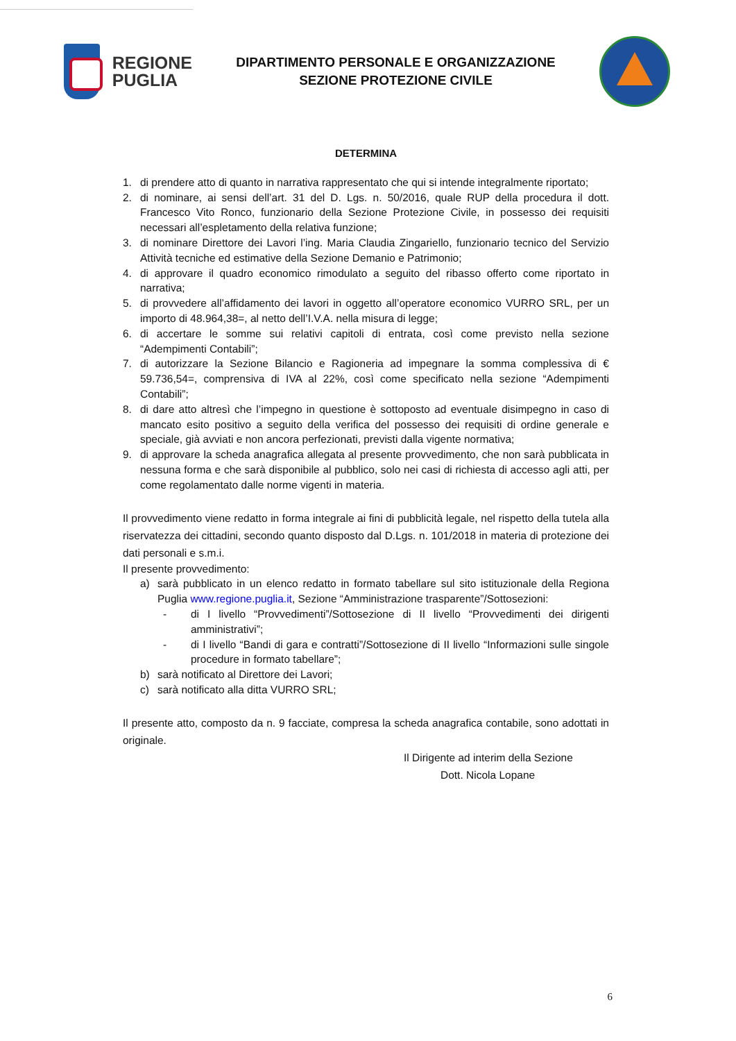REGIONE
PUGLIA
DIPARTIMENTO PERSONALE E ORGANIZZAZIONE
SEZIONE PROTEZIONE CIVILE
DETERMINA
1. di prendere atto di quanto in narrativa rappresentato che qui si intende integralmente riportato;
2. di nominare, ai sensi dell’art. 31 del D. Lgs. n. 50/2016, quale RUP della procedura il dott. Francesco Vito Ronco, funzionario della Sezione Protezione Civile, in possesso dei requisiti necessari all’espletamento della relativa funzione;
3. di nominare Direttore dei Lavori l’ing. Maria Claudia Zingariello, funzionario tecnico del Servizio Attività tecniche ed estimative della Sezione Demanio e Patrimonio;
4. di approvare il quadro economico rimodulato a seguito del ribasso offerto come riportato in narrativa;
5. di provvedere all’affidamento dei lavori in oggetto all’operatore economico VURRO SRL, per un importo di 48.964,38=, al netto dell’I.V.A. nella misura di legge;
6. di accertare le somme sui relativi capitoli di entrata, così come previsto nella sezione “Adempimenti Contabili”;
7. di autorizzare la Sezione Bilancio e Ragioneria ad impegnare la somma complessiva di € 59.736,54=, comprensiva di IVA al 22%, così come specificato nella sezione “Adempimenti Contabili”;
8. di dare atto altresì che l’impegno in questione è sottoposto ad eventuale disimpegno in caso di mancato esito positivo a seguito della verifica del possesso dei requisiti di ordine generale e speciale, già avviati e non ancora perfezionati, previsti dalla vigente normativa;
9. di approvare la scheda anagrafica allegata al presente provvedimento, che non sarà pubblicata in nessuna forma e che sarà disponibile al pubblico, solo nei casi di richiesta di accesso agli atti, per come regolamentato dalle norme vigenti in materia.
Il provvedimento viene redatto in forma integrale ai fini di pubblicità legale, nel rispetto della tutela alla riservatezza dei cittadini, secondo quanto disposto dal D.Lgs. n. 101/2018 in materia di protezione dei dati personali e s.m.i.
Il presente provvedimento:
a) sarà pubblicato in un elenco redatto in formato tabellare sul sito istituzionale della Regiona Puglia www.regione.puglia.it, Sezione “Amministrazione trasparente”/Sottosezioni:
- di I livello “Provvedimenti”/Sottosezione di II livello “Provvedimenti dei dirigenti amministrativi”;
- di I livello “Bandi di gara e contratti”/Sottosezione di II livello “Informazioni sulle singole procedure in formato tabellare”;
b) sarà notificato al Direttore dei Lavori;
c) sarà notificato alla ditta VURRO SRL;
Il presente atto, composto da n. 9 facciate, compresa la scheda anagrafica contabile, sono adottati in originale.
Il Dirigente ad interim della Sezione
Dott. Nicola Lopane
6